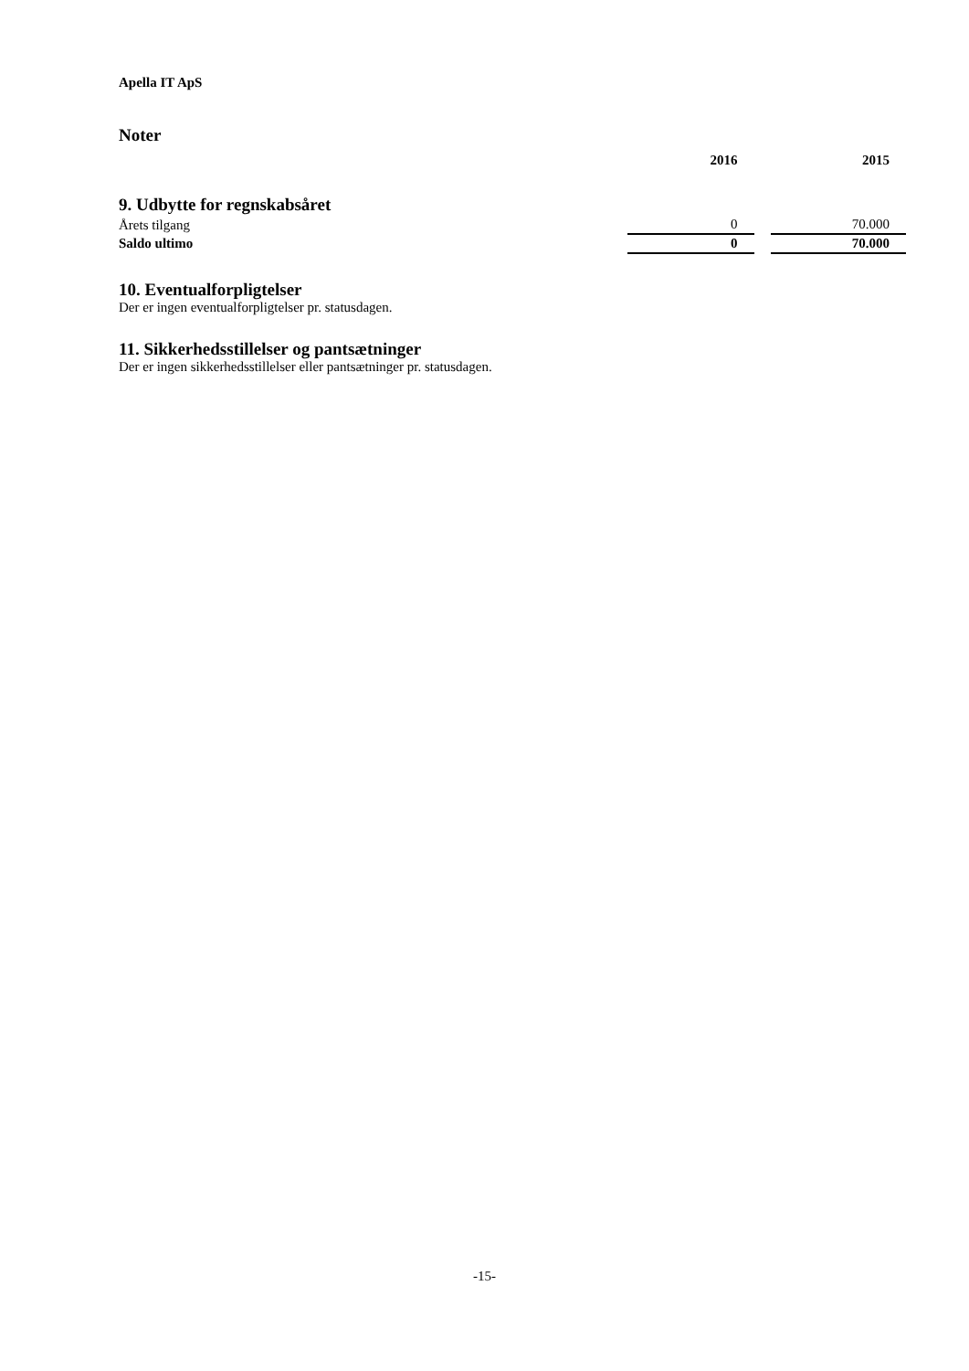Apella IT ApS
Noter
| | | 2016 | | 2015 |
| 9. Udbytte for regnskabsåret | | | | |
| Årets tilgang | | 0 | | 70.000 |
| Saldo ultimo | | 0 | | 70.000 |
10. Eventualforpligtelser
Der er ingen eventualforpligtelser pr. statusdagen.
11. Sikkerhedsstillelser og pantsætninger
Der er ingen sikkerhedsstillelser eller pantsætninger pr. statusdagen.
-15-